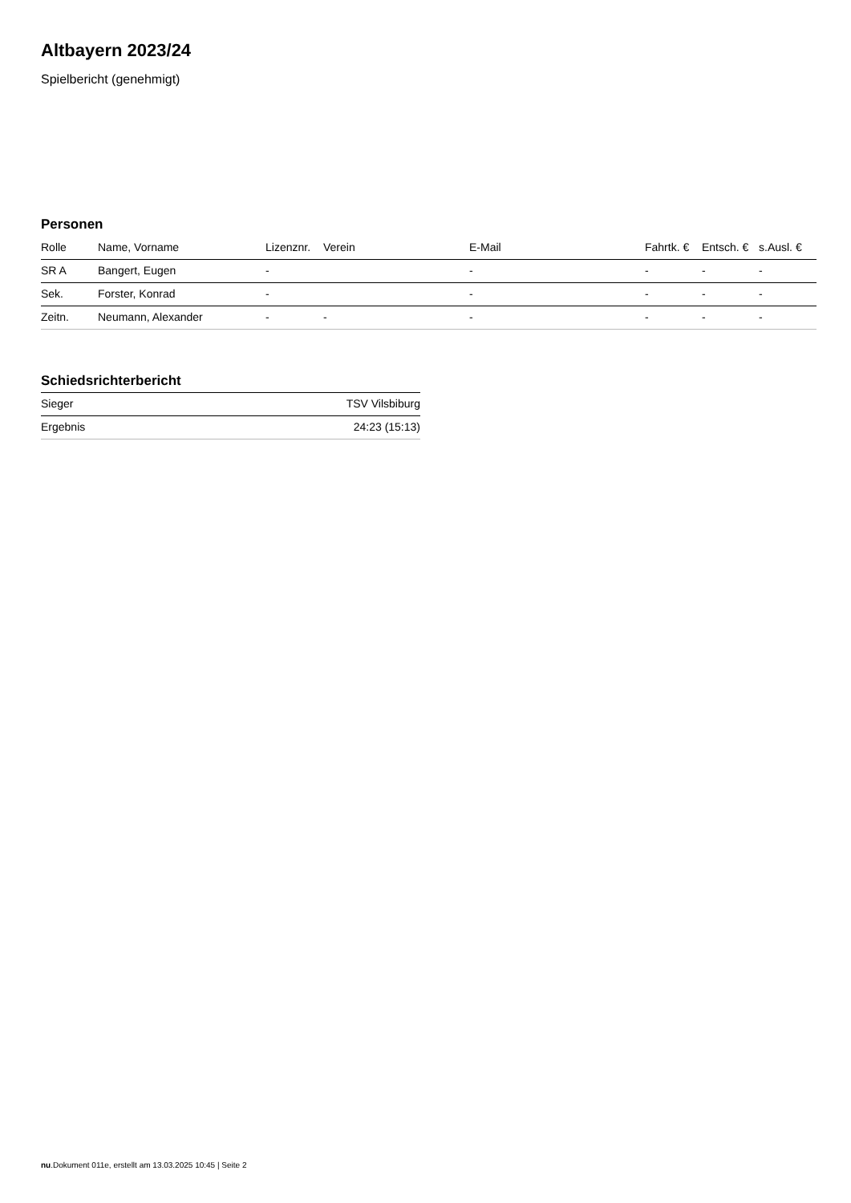Altbayern 2023/24
Spielbericht (genehmigt)
Personen
| Rolle | Name, Vorname | Lizenznr. | Verein | E-Mail | Fahrtk. € | Entsch. € | s.Ausl. € |
| --- | --- | --- | --- | --- | --- | --- | --- |
| SR A | Bangert, Eugen | - | | - | - | - | - |
| Sek. | Forster, Konrad | - | | - | - | - | - |
| Zeitn. | Neumann, Alexander | - | - | - | - | - | - |
Schiedsrichterbericht
| Sieger | TSV Vilsbiburg |
| Ergebnis | 24:23 (15:13) |
nu.Dokument 011e, erstellt am 13.03.2025 10:45 | Seite 2